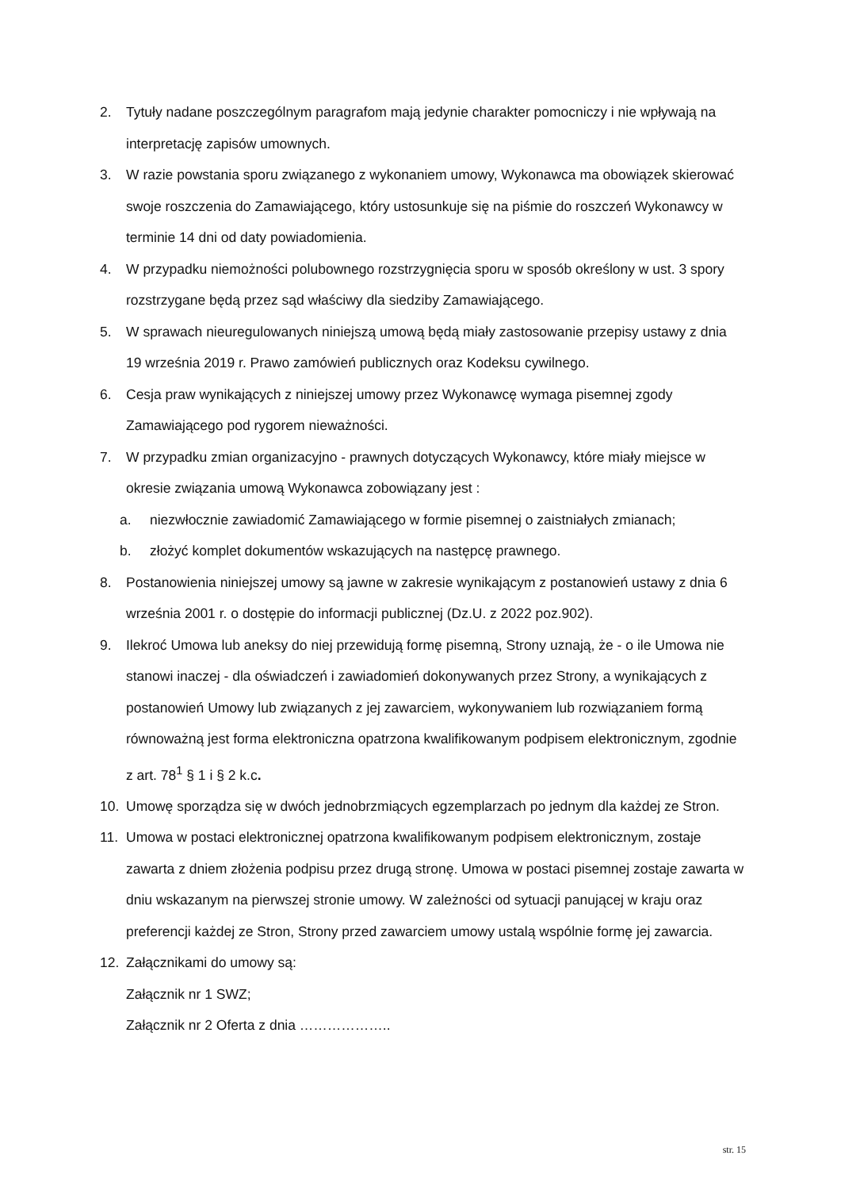2. Tytuły nadane poszczególnym paragrafom mają jedynie charakter pomocniczy i nie wpływają na interpretację zapisów umownych.
3. W razie powstania sporu związanego z wykonaniem umowy, Wykonawca ma obowiązek skierować swoje roszczenia do Zamawiającego, który ustosunkuje się na piśmie do roszczeń Wykonawcy w terminie 14 dni od daty powiadomienia.
4. W przypadku niemożności polubownego rozstrzygnięcia sporu w sposób określony w ust. 3 spory rozstrzygane będą przez sąd właściwy dla siedziby Zamawiającego.
5. W sprawach nieuregulowanych niniejszą umową będą miały zastosowanie przepisy ustawy z dnia 19 września 2019 r. Prawo zamówień publicznych oraz Kodeksu cywilnego.
6. Cesja praw wynikających z niniejszej umowy przez Wykonawcę wymaga pisemnej zgody Zamawiającego pod rygorem nieważności.
7. W przypadku zmian organizacyjno - prawnych dotyczących Wykonawcy, które miały miejsce w okresie związania umową Wykonawca zobowiązany jest :
a. niezwłocznie zawiadomić Zamawiającego w formie pisemnej o zaistniałych zmianach;
b. złożyć komplet dokumentów wskazujących na następcę prawnego.
8. Postanowienia niniejszej umowy są jawne w zakresie wynikającym z postanowień ustawy z dnia 6 września 2001 r. o dostępie do informacji publicznej (Dz.U. z 2022 poz.902).
9. Ilekroć Umowa lub aneksy do niej przewidują formę pisemną, Strony uznają, że - o ile Umowa nie stanowi inaczej - dla oświadczeń i zawiadomień dokonywanych przez Strony, a wynikających z postanowień Umowy lub związanych z jej zawarciem, wykonywaniem lub rozwiązaniem formą równoważną jest forma elektroniczna opatrzona kwalifikowanym podpisem elektronicznym, zgodnie z art. 78<sup>1</sup> § 1 i § 2 k.c.
10. Umowę sporządza się w dwóch jednobrzmiących egzemplarzach po jednym dla każdej ze Stron.
11. Umowa w postaci elektronicznej opatrzona kwalifikowanym podpisem elektronicznym, zostaje zawarta z dniem złożenia podpisu przez drugą stronę. Umowa w postaci pisemnej zostaje zawarta w dniu wskazanym na pierwszej stronie umowy. W zależności od sytuacji panującej w kraju oraz preferencji każdej ze Stron, Strony przed zawarciem umowy ustalą wspólnie formę jej zawarcia.
12. Załącznikami do umowy są:
Załącznik nr 1 SWZ;
Załącznik nr 2 Oferta z dnia ………………..
str. 15